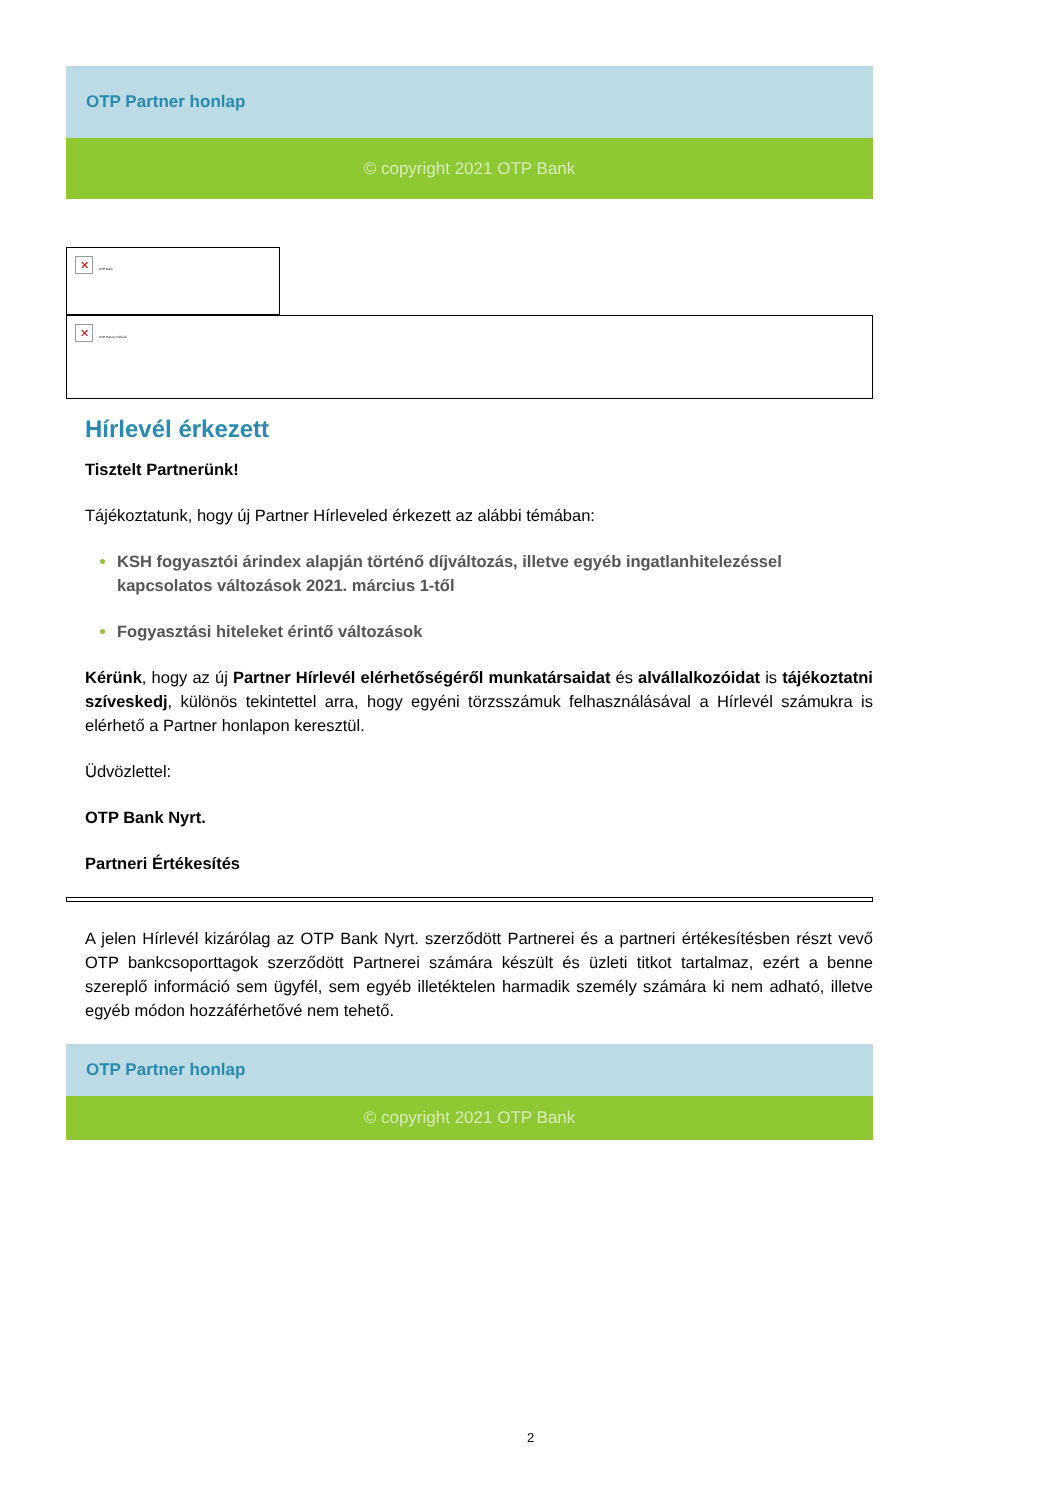OTP Partner honlap
© copyright 2021 OTP Bank
✕ OTP Bank
✕ OTP Partner Hírlevél
Hírlevél érkezett
Tisztelt Partnerünk!
Tájékoztatunk, hogy új Partner Hírleveled érkezett az alábbi témában:
KSH fogyasztói árindex alapján történő díjváltozás, illetve egyéb ingatlanhitelezéssel kapcsolatos változások 2021. március 1-től
Fogyasztási hiteleket érintő változások
Kérünk, hogy az új Partner Hírlevél elérhetőségéről munkatársaidat és alvállalkozóidat is tájékoztatni szíveskedj, különös tekintettel arra, hogy egyéni törzsszámuk felhasználásával a Hírlevél számukra is elérhető a Partner honlapon keresztül.
Üdvözlettel:
OTP Bank Nyrt.
Partneri Értékesítés
A jelen Hírlevél kizárólag az OTP Bank Nyrt. szerződött Partnerei és a partneri értékesítésben részt vevő OTP bankcsoporttagok szerződött Partnerei számára készült és üzleti titkot tartalmaz, ezért a benne szereplő információ sem ügyfél, sem egyéb illetéktelen harmadik személy számára ki nem adható, illetve egyéb módon hozzáférhetővé nem tehető.
OTP Partner honlap
© copyright 2021 OTP Bank
2